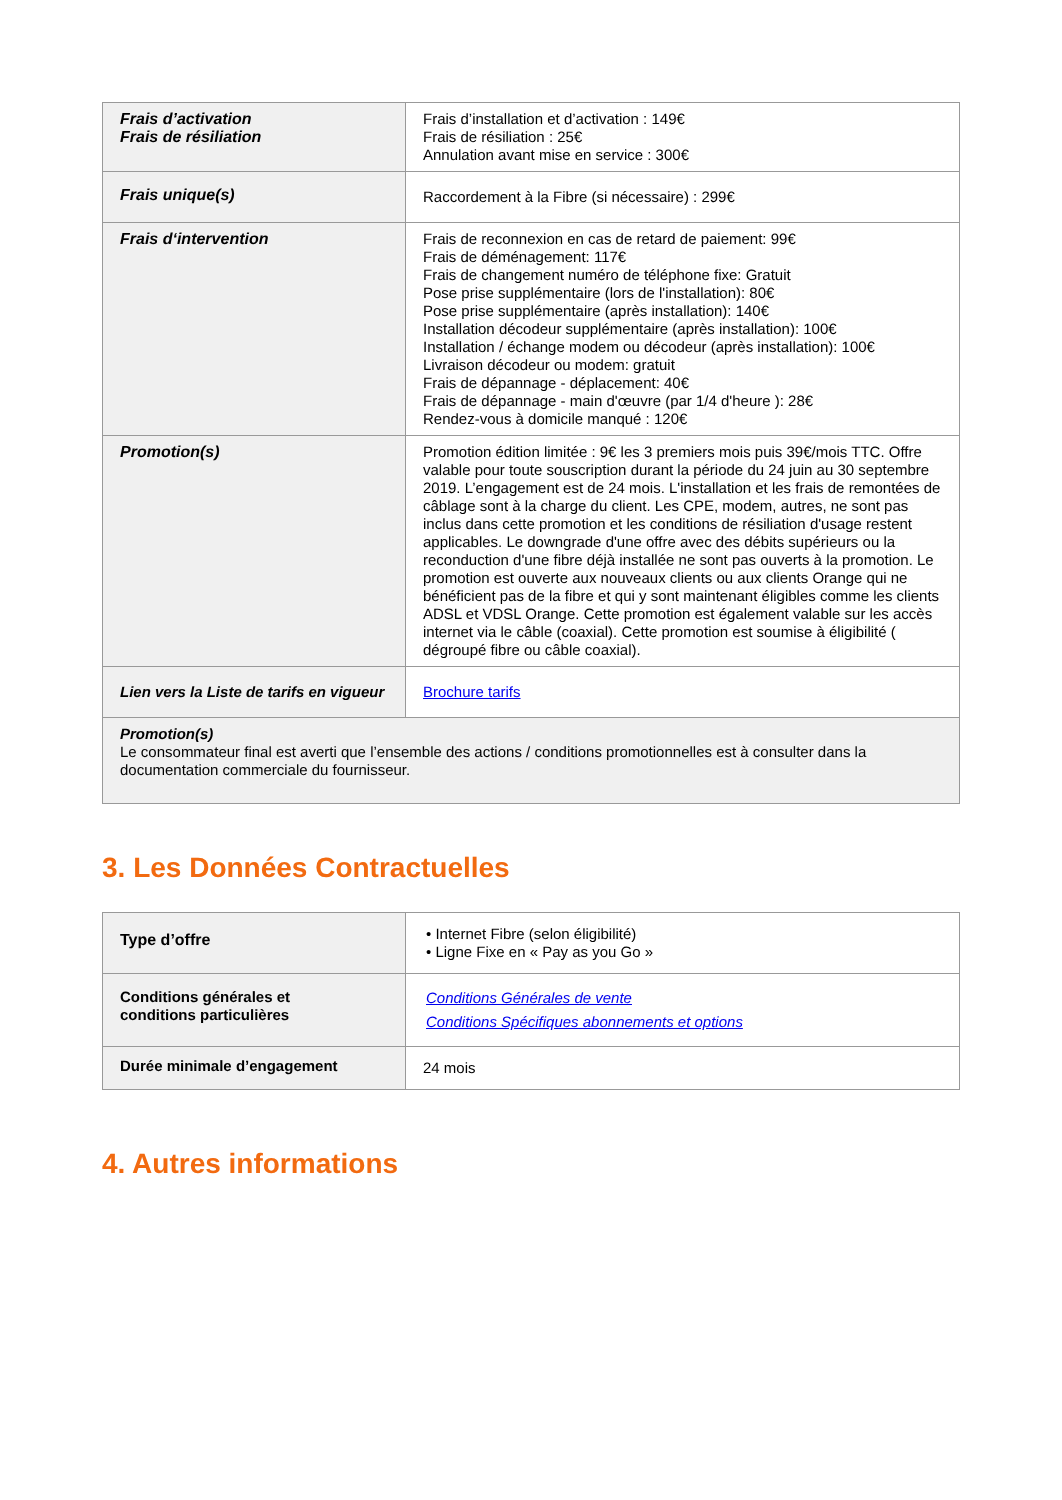| Frais d’activation Frais de résiliation | Frais d’installation et d’activation : 149€ Frais de résiliation : 25€ Annulation avant mise en service : 300€ |
| Frais unique(s) | Raccordement à la Fibre (si nécessaire) : 299€ |
| Frais d‘intervention | Frais de reconnexion en cas de retard de paiement: 99€ Frais de déménagement: 117€ Frais de changement numéro de téléphone fixe: Gratuit Pose prise supplémentaire (lors de l'installation): 80€ Pose prise supplémentaire (après installation): 140€ Installation décodeur supplémentaire (après installation): 100€ Installation / échange modem ou décodeur (après installation): 100€ Livraison décodeur ou modem: gratuit Frais de dépannage - déplacement: 40€ Frais de dépannage - main d'œuvre (par 1/4 d'heure ): 28€ Rendez-vous à domicile manqué : 120€ |
| Promotion(s) | Promotion édition limitée : 9€ les 3 premiers mois puis 39€/mois TTC. Offre valable pour toute souscription durant la période du 24 juin au 30 septembre 2019. L’engagement est de 24 mois. L'installation et les frais de remontées de câblage sont à la charge du client. Les CPE, modem, autres, ne sont pas inclus dans cette promotion et les conditions de résiliation d'usage restent applicables. Le downgrade d'une offre avec des débits supérieurs ou la reconduction d'une fibre déjà installée ne sont pas ouverts à la promotion. Le promotion est ouverte aux nouveaux clients ou aux clients Orange qui ne bénéficient pas de la fibre et qui y sont maintenant éligibles comme les clients ADSL et VDSL Orange. Cette promotion est également valable sur les accès internet via le câble (coaxial). Cette promotion est soumise à éligibilité ( dégroupé fibre ou câble coaxial). |
| Lien vers la Liste de tarifs en vigueur | Brochure tarifs |
| Promotion(s) Le consommateur final est averti que l’ensemble des actions / conditions promotionnelles est à consulter dans la documentation commerciale du fournisseur. | |
3. Les Données Contractuelles
| Type d’offre | • Internet Fibre (selon éligibilité) • Ligne Fixe en « Pay as you Go » |
| Conditions générales et conditions particulières | Conditions Générales de vente Conditions Spécifiques abonnements et options |
| Durée minimale d’engagement | 24 mois |
4. Autres informations